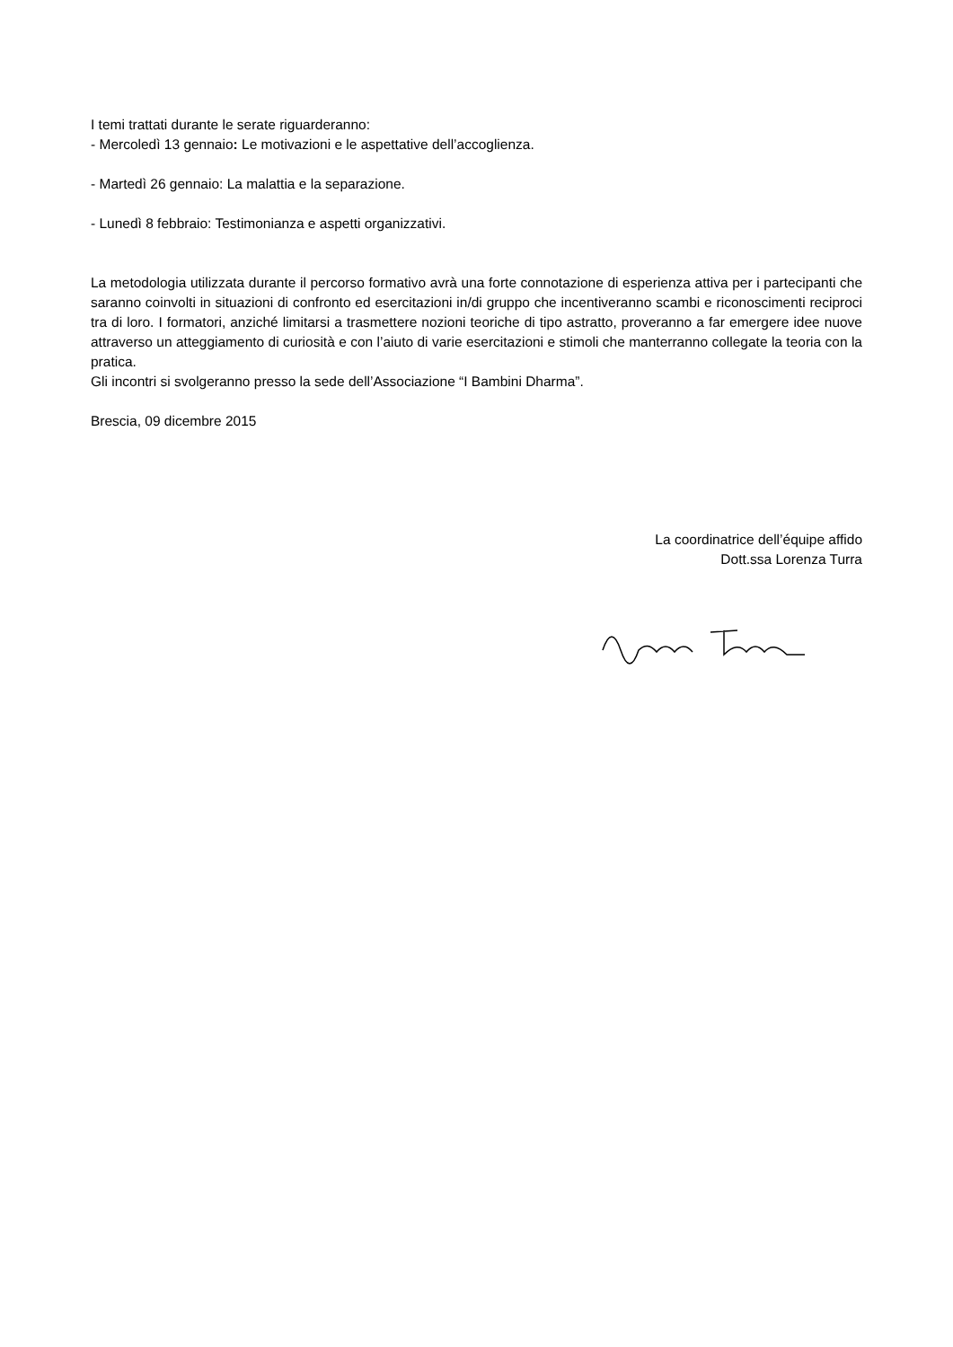I temi trattati durante le serate riguarderanno:
- Mercoledì 13 gennaio: Le motivazioni e le aspettative dell’accoglienza.
- Martedì 26 gennaio: La malattia e la separazione.
- Lunedì 8 febbraio: Testimonianza e aspetti organizzativi.
La metodologia utilizzata durante il percorso formativo avrà una forte connotazione di esperienza attiva per i partecipanti che saranno coinvolti in situazioni di confronto ed esercitazioni in/di gruppo che incentiveranno scambi e riconoscimenti reciproci tra di loro. I formatori, anziché limitarsi a trasmettere nozioni teoriche di tipo astratto, proveranno a far emergere idee nuove attraverso un atteggiamento di curiosità e con l’aiuto di varie esercitazioni e stimoli che manterranno collegate la teoria con la pratica.
Gli incontri si svolgeranno presso la sede dell’Associazione “I Bambini Dharma”.
Brescia, 09 dicembre 2015
La coordinatrice dell’équipe affido
Dott.ssa Lorenza Turra